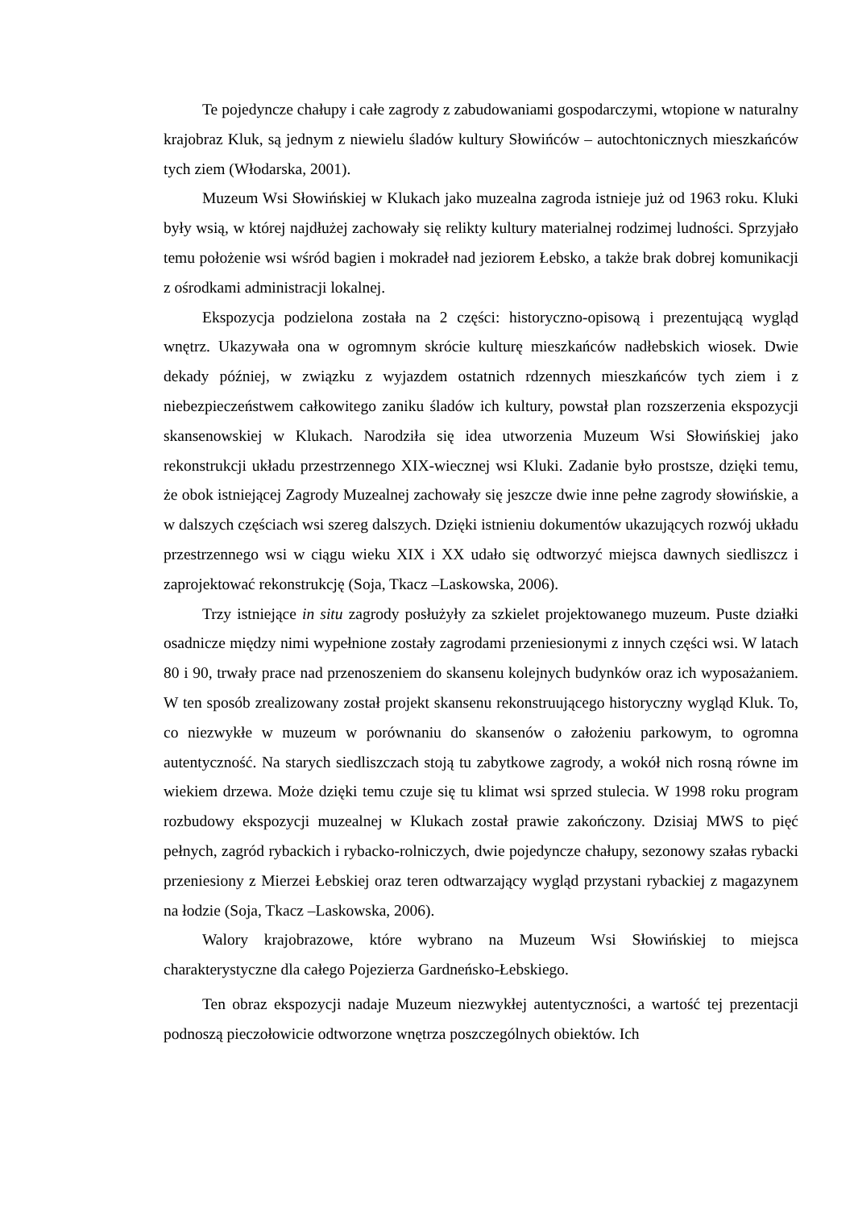Te pojedyncze chałupy i całe zagrody z zabudowaniami gospodarczymi, wtopione w naturalny krajobraz Kluk, są jednym z niewielu śladów kultury Słowińców – autochtonicznych mieszkańców tych ziem (Włodarska, 2001).
Muzeum Wsi Słowińskiej w Klukach jako muzealna zagroda istnieje już od 1963 roku. Kluki były wsią, w której najdłużej zachowały się relikty kultury materialnej rodzimej ludności. Sprzyjało temu położenie wsi wśród bagien i mokradeł nad jeziorem Łebsko, a także brak dobrej komunikacji z ośrodkami administracji lokalnej.
Ekspozycja podzielona została na 2 części: historyczno-opisową i prezentującą wygląd wnętrz. Ukazywała ona w ogromnym skrócie kulturę mieszkańców nadłebskich wiosek. Dwie dekady później, w związku z wyjazdem ostatnich rdzennych mieszkańców tych ziem i z niebezpieczeństwem całkowitego zaniku śladów ich kultury, powstał plan rozszerzenia ekspozycji skansenowskiej w Klukach. Narodziła się idea utworzenia Muzeum Wsi Słowińskiej jako rekonstrukcji układu przestrzennego XIX-wiecznej wsi Kluki. Zadanie było prostsze, dzięki temu, że obok istniejącej Zagrody Muzealnej zachowały się jeszcze dwie inne pełne zagrody słowińskie, a w dalszych częściach wsi szereg dalszych. Dzięki istnieniu dokumentów ukazujących rozwój układu przestrzennego wsi w ciągu wieku XIX i XX udało się odtworzyć miejsca dawnych siedliszcz i zaprojektować rekonstrukcję (Soja, Tkacz –Laskowska, 2006).
Trzy istniejące in situ zagrody posłużyły za szkielet projektowanego muzeum. Puste działki osadnicze między nimi wypełnione zostały zagrodami przeniesionymi z innych części wsi. W latach 80 i 90, trwały prace nad przenoszeniem do skansenu kolejnych budynków oraz ich wyposażaniem. W ten sposób zrealizowany został projekt skansenu rekonstruującego historyczny wygląd Kluk. To, co niezwykłe w muzeum w porównaniu do skansenów o założeniu parkowym, to ogromna autentyczność. Na starych siedliszczach stoją tu zabytkowe zagrody, a wokół nich rosną równe im wiekiem drzewa. Może dzięki temu czuje się tu klimat wsi sprzed stulecia. W 1998 roku program rozbudowy ekspozycji muzealnej w Klukach został prawie zakończony. Dzisiaj MWS to pięć pełnych, zagród rybackich i rybacko-rolniczych, dwie pojedyncze chałupy, sezonowy szałas rybacki przeniesiony z Mierzei Łebskiej oraz teren odtwarzający wygląd przystani rybackiej z magazynem na łodzie (Soja, Tkacz –Laskowska, 2006).
Walory krajobrazowe, które wybrano na Muzeum Wsi Słowińskiej to miejsca charakterystyczne dla całego Pojezierza Gardneńsko-Łebskiego.
Ten obraz ekspozycji nadaje Muzeum niezwykłej autentyczności, a wartość tej prezentacji podnoszą pieczołowicie odtworzone wnętrza poszczególnych obiektów. Ich